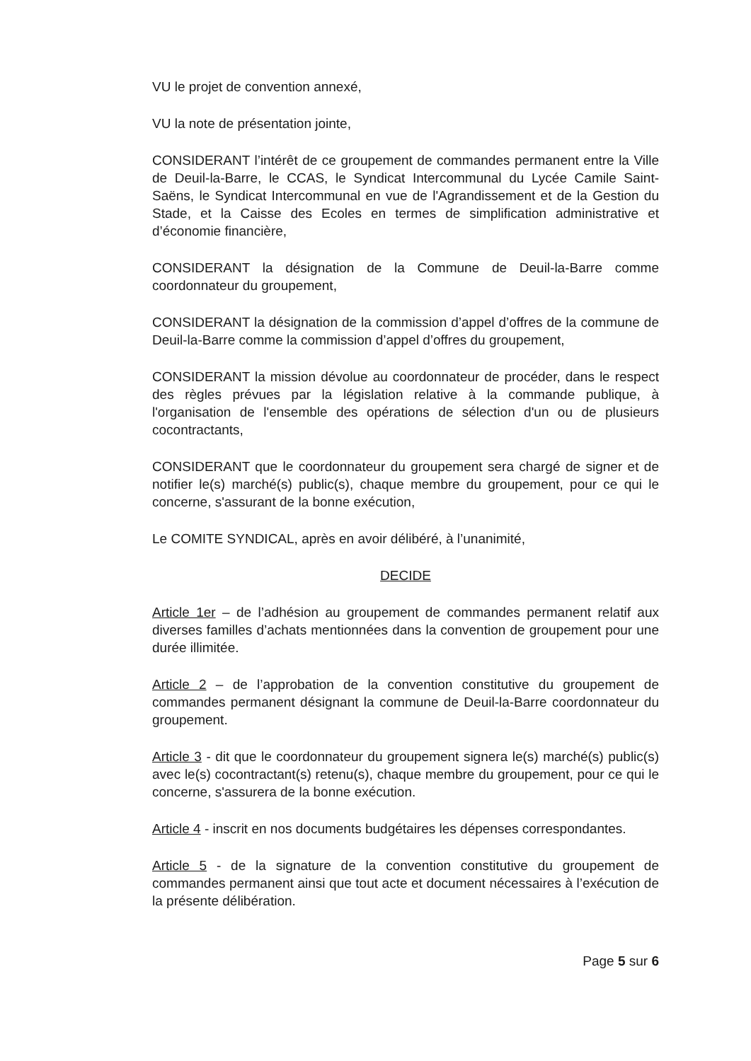VU le projet de convention annexé,
VU la note de présentation jointe,
CONSIDERANT l’intérêt de ce groupement de commandes permanent entre la Ville de Deuil-la-Barre, le CCAS, le Syndicat Intercommunal du Lycée Camile Saint-Saëns, le Syndicat Intercommunal en vue de l'Agrandissement et de la Gestion du Stade, et la Caisse des Ecoles en termes de simplification administrative et d’économie financière,
CONSIDERANT la désignation de la Commune de Deuil-la-Barre comme coordonnateur du groupement,
CONSIDERANT la désignation de la commission d’appel d’offres de la commune de Deuil-la-Barre comme la commission d’appel d’offres du groupement,
CONSIDERANT la mission dévolue au coordonnateur de procéder, dans le respect des règles prévues par la législation relative à la commande publique, à l'organisation de l'ensemble des opérations de sélection d'un ou de plusieurs cocontractants,
CONSIDERANT que le coordonnateur du groupement sera chargé de signer et de notifier le(s) marché(s) public(s), chaque membre du groupement, pour ce qui le concerne, s'assurant de la bonne exécution,
Le COMITE SYNDICAL, après en avoir délibéré, à l’unanimité,
DECIDE
Article 1er – de l’adhésion au groupement de commandes permanent relatif aux diverses familles d’achats mentionnées dans la convention de groupement pour une durée illimitée.
Article 2 – de l’approbation de la convention constitutive du groupement de commandes permanent désignant la commune de Deuil-la-Barre coordonnateur du groupement.
Article 3 - dit que le coordonnateur du groupement signera le(s) marché(s) public(s) avec le(s) cocontractant(s) retenu(s), chaque membre du groupement, pour ce qui le concerne, s'assurera de la bonne exécution.
Article 4 - inscrit en nos documents budgétaires les dépenses correspondantes.
Article 5 - de la signature de la convention constitutive du groupement de commandes permanent ainsi que tout acte et document nécessaires à l’exécution de la présente délibération.
Page 5 sur 6